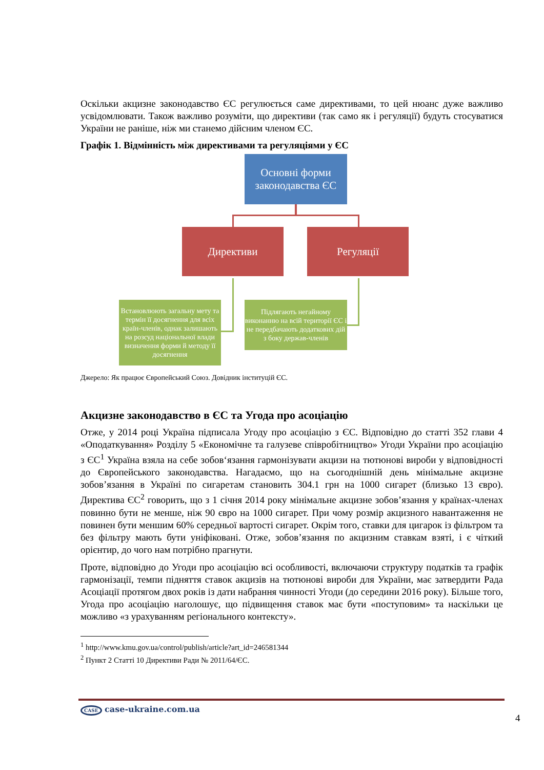Оскільки акцизне законодавство ЄС регулюється саме директивами, то цей нюанс дуже важливо усвідомлювати. Також важливо розуміти, що директиви (так само як і регуляції) будуть стосуватися України не раніше, ніж ми станемо дійсним членом ЄС.
Графік 1. Відмінність між директивами та регуляціями у ЄС
Основні форми законодавства ЄС
Директиви Регуляції
Встановлюють загальну мету та термін її досягнення для всіх країн-членів, однак залишають на розсуд національної влади визначення форми й методу її досягнення
Підлягають негайному виконанню на всій території ЄС і не передбачають додаткових дій з боку держав-членів
Джерело: Як працює Європейський Союз. Довідник інституцій ЄС.
Акцизне законодавство в ЄС та Угода про асоціацію
Отже, у 2014 році Україна підписала Угоду про асоціацію з ЄС. Відповідно до статті 352 глави 4 «Оподаткування» Розділу 5 «Економічне та галузеве співробітництво» Угоди України про асоціацію з ЄС<sup>1</sup> Україна взяла на себе зобов‘язання гармонізувати акцизи на тютюнові вироби у відповідності до Європейського законодавства. Нагадаємо, що на сьогоднішній день мінімальне акцизне зобов’язання в Україні по сигаретам становить 304.1 грн на 1000 сигарет (близько 13 євро). Директива ЄС<sup>2</sup> говорить, що з 1 січня 2014 року мінімальне акцизне зобов’язання у країнах-членах повинно бути не менше, ніж 90 євро на 1000 сигарет. При чому розмір акцизного навантаження не повинен бути меншим 60% середньої вартості сигарет. Окрім того, ставки для цигарок із фільтром та без фільтру мають бути уніфіковані. Отже, зобов’язання по акцизним ставкам взяті, і є чіткий орієнтир, до чого нам потрібно прагнути.
Проте, відповідно до Угоди про асоціацію всі особливості, включаючи структуру податків та графік гармонізації, темпи підняття ставок акцизів на тютюнові вироби для України, має затвердити Рада Асоціації протягом двох років із дати набрання чинності Угоди (до середини 2016 року). Більше того, Угода про асоціацію наголошує, що підвищення ставок має бути «поступовим» та наскільки це можливо «з урахуванням регіонального контексту».
<sup>1</sup> http://www.kmu.gov.ua/control/publish/article?art_id=246581344
<sup>2</sup> Пункт 2 Статті 10 Директиви Ради № 2011/64/ЄС.
CASE case-ukraine.com.ua
4